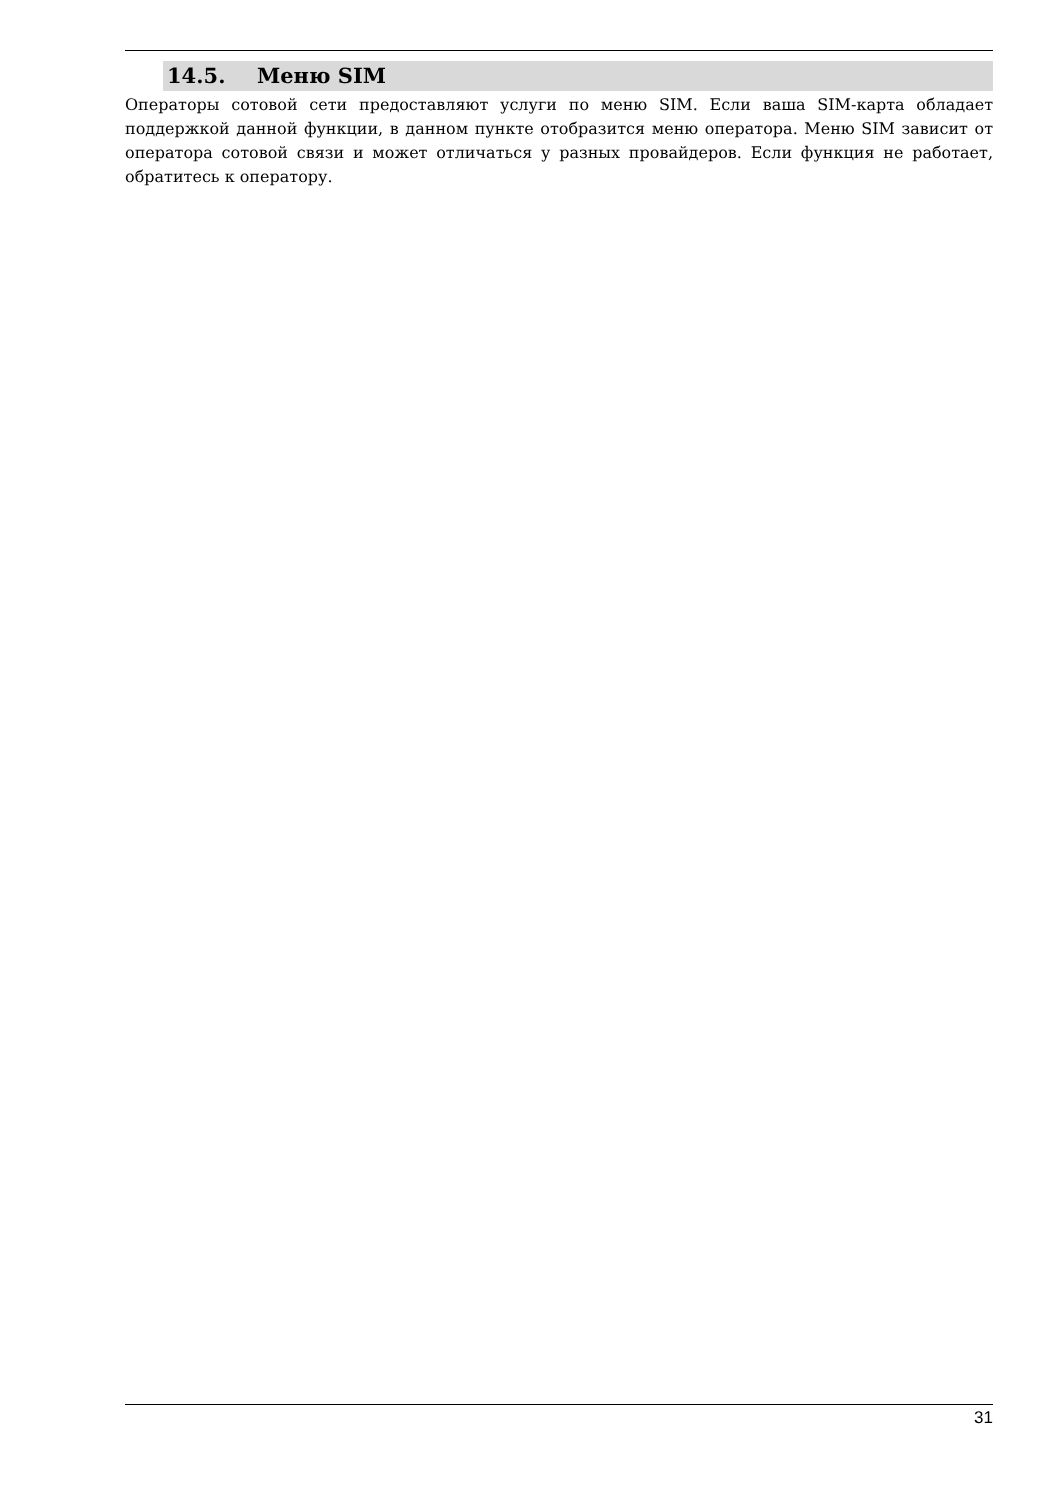14.5. Меню SIM
Операторы сотовой сети предоставляют услуги по меню SIM. Если ваша SIM-карта обладает поддержкой данной функции, в данном пункте отобразится меню оператора. Меню SIM зависит от оператора сотовой связи и может отличаться у разных провайдеров. Если функция не работает, обратитесь к оператору.
31